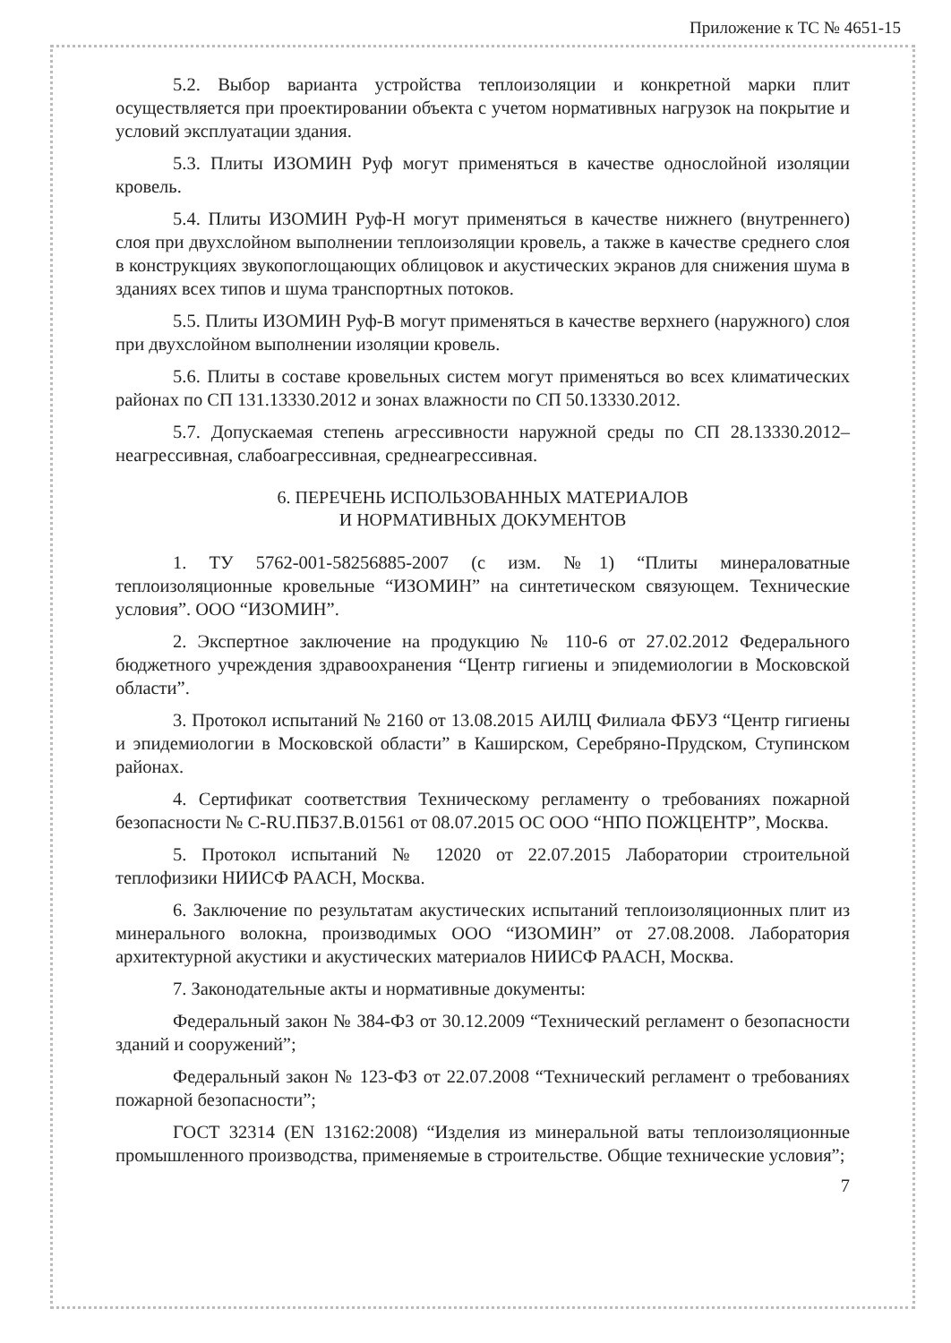Приложение к ТС № 4651-15
5.2. Выбор варианта устройства теплоизоляции и конкретной марки плит осуществляется при проектировании объекта с учетом нормативных нагрузок на покрытие и условий эксплуатации здания.
5.3. Плиты ИЗОМИН Руф могут применяться в качестве однослойной изоляции кровель.
5.4. Плиты ИЗОМИН Руф-Н могут применяться в качестве нижнего (внутреннего) слоя при двухслойном выполнении теплоизоляции кровель, а также в качестве среднего слоя в конструкциях звукопоглощающих облицовок и акустических экранов для снижения шума в зданиях всех типов и шума транспортных потоков.
5.5. Плиты ИЗОМИН Руф-В могут применяться в качестве верхнего (наружного) слоя при двухслойном выполнении изоляции кровель.
5.6. Плиты в составе кровельных систем могут применяться во всех климатических районах по СП 131.13330.2012 и зонах влажности по СП 50.13330.2012.
5.7. Допускаемая степень агрессивности наружной среды по СП 28.13330.2012– неагрессивная, слабоагрессивная, среднеагрессивная.
6. ПЕРЕЧЕНЬ ИСПОЛЬЗОВАННЫХ МАТЕРИАЛОВ
И НОРМАТИВНЫХ ДОКУМЕНТОВ
1. ТУ 5762-001-58256885-2007 (с изм. №1) “Плиты минераловатные теплоизоляционные кровельные “ИЗОМИН” на синтетическом связующем. Технические условия”. ООО “ИЗОМИН”.
2. Экспертное заключение на продукцию № 110-6 от 27.02.2012 Федерального бюджетного учреждения здравоохранения “Центр гигиены и эпидемиологии в Московской области”.
3. Протокол испытаний № 2160 от 13.08.2015 АИЛЦ Филиала ФБУЗ “Центр гигиены и эпидемиологии в Московской области” в Каширском, Серебряно-Прудском, Ступинском районах.
4. Сертификат соответствия Техническому регламенту о требованиях пожарной безопасности № C-RU.ПБ37.В.01561 от 08.07.2015 ОС ООО “НПО ПОЖЦЕНТР”, Москва.
5. Протокол испытаний № 12020 от 22.07.2015 Лаборатории строительной теплофизики НИИСФ РААСН, Москва.
6. Заключение по результатам акустических испытаний теплоизоляционных плит из минерального волокна, производимых ООО “ИЗОМИН” от 27.08.2008. Лаборатория архитектурной акустики и акустических материалов НИИСФ РААСН, Москва.
7. Законодательные акты и нормативные документы:
Федеральный закон № 384-ФЗ от 30.12.2009 “Технический регламент о безопасности зданий и сооружений”;
Федеральный закон № 123-ФЗ от 22.07.2008 “Технический регламент о требованиях пожарной безопасности”;
ГОСТ 32314 (EN 13162:2008) “Изделия из минеральной ваты теплоизоляционные промышленного производства, применяемые в строительстве. Общие технические условия”;
7